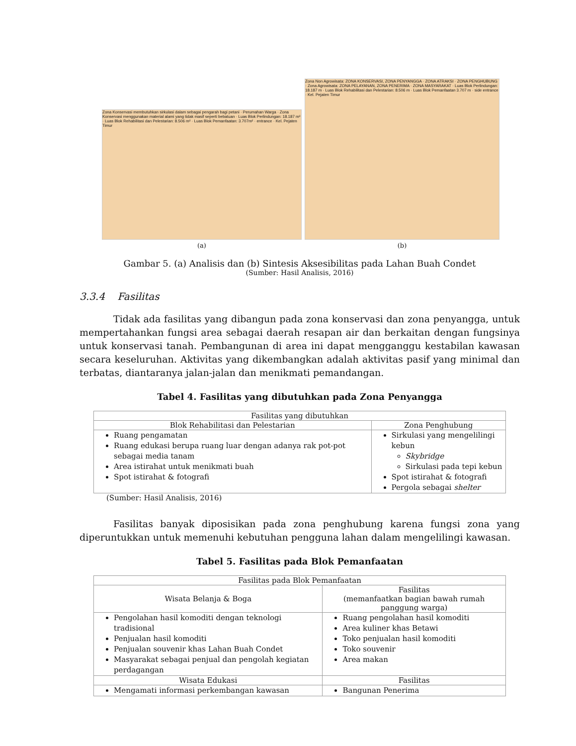Zona Konservasi membutuhkan sirkulasi dalam sebagai pengarah bagi petani · Perumahan Warga · Zona Konservasi menggunakan material alami yang tidak masif seperti bebatuan · Luas Blok Perlindungan: 18.187 m² · Luas Blok Rehabilitasi dan Pelestarian: 8.506 m² · Luas Blok Pemanfaatan: 3.707m² · entrance · Kel. Pejaten Timur
(a)
Zona Non Agrowisata: ZONA KONSERVASI, ZONA PENYANGGA · ZONA ATRAKSI · ZONA PENGHUBUNG · Zona Agrowisata: ZONA PELAYANAN, ZONA PENERIMA · ZONA MASYARAKAT · Luas Blok Perlindungan: 18.187 m · Luas Blok Rehabilitasi dan Pelestarian: 8.506 m · Luas Blok Pemanfaatan 3.707 m · side entrance · Kel. Pejaten Timur
(b)
Gambar 5. (a) Analisis dan (b) Sintesis Aksesibilitas pada Lahan Buah Condet
(Sumber: Hasil Analisis, 2016)
3.3.4 Fasilitas
Tidak ada fasilitas yang dibangun pada zona konservasi dan zona penyangga, untuk mempertahankan fungsi area sebagai daerah resapan air dan berkaitan dengan fungsinya untuk konservasi tanah. Pembangunan di area ini dapat mengganggu kestabilan kawasan secara keseluruhan. Aktivitas yang dikembangkan adalah aktivitas pasif yang minimal dan terbatas, diantaranya jalan-jalan dan menikmati pemandangan.
Tabel 4. Fasilitas yang dibutuhkan pada Zona Penyangga
| Fasilitas yang dibutuhkan | |
| --- | --- |
| Blok Rehabilitasi dan Pelestarian | Zona Penghubung |
| Ruang pengamatan Ruang edukasi berupa ruang luar dengan adanya rak pot-pot sebagai media tanam Area istirahat untuk menikmati buah Spot istirahat & fotografi | Sirkulasi yang mengelilingi kebun Skybridge Sirkulasi pada tepi kebun Spot istirahat & fotografi Pergola sebagai shelter |
(Sumber: Hasil Analisis, 2016)
Fasilitas banyak diposisikan pada zona penghubung karena fungsi zona yang diperuntukkan untuk memenuhi kebutuhan pengguna lahan dalam mengelilingi kawasan.
Tabel 5. Fasilitas pada Blok Pemanfaatan
| Fasilitas pada Blok Pemanfaatan | |
| --- | --- |
| Wisata Belanja & Boga | Fasilitas (memanfaatkan bagian bawah rumah panggung warga) |
| Pengolahan hasil komoditi dengan teknologi tradisional Penjualan hasil komoditi Penjualan souvenir khas Lahan Buah Condet Masyarakat sebagai penjual dan pengolah kegiatan perdagangan | Ruang pengolahan hasil komoditi Area kuliner khas Betawi Toko penjualan hasil komoditi Toko souvenir Area makan |
| Wisata Edukasi | Fasilitas |
| Mengamati informasi perkembangan kawasan | Bangunan Penerima |